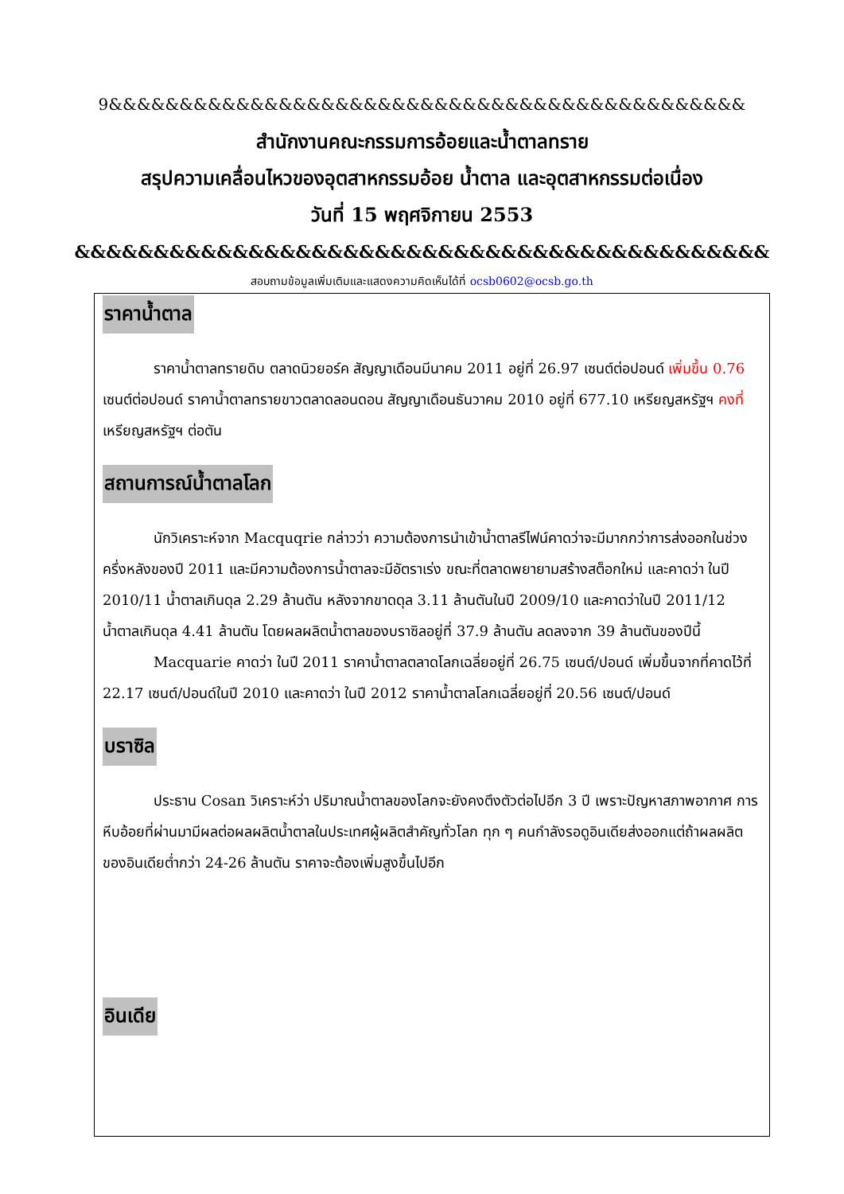9&&&&&&&&&&&&&&&&&&&&&&&&&&&&&&&&&&&&&&&&&&&&&
สำนักงานคณะกรรมการอ้อยและน้ำตาลทราย
สรุปความเคลื่อนไหวของอุตสาหกรรมอ้อย น้ำตาล และอุตสาหกรรมต่อเนื่อง
วันที่ 15 พฤศจิกายน 2553
&&&&&&&&&&&&&&&&&&&&&&&&&&&&&&&&&&&&&&&&&&&&
สอบถามข้อมูลเพิ่มเติมและแสดงความคิดเห็นได้ที่ ocsb0602@ocsb.go.th
ราคาน้ำตาล
ราคาน้ำตาลทรายดิบ ตลาดนิวยอร์ค สัญญาเดือนมีนาคม 2011 อยู่ที่ 26.97 เซนต์ต่อปอนด์ เพิ่มขึ้น 0.76 เซนต์ต่อปอนด์ ราคาน้ำตาลทรายขาวตลาดลอนดอน สัญญาเดือนธันวาคม 2010 อยู่ที่ 677.10 เหรียญสหรัฐฯ คงที่ เหรียญสหรัฐฯ ต่อตัน
สถานการณ์น้ำตาลโลก
นักวิเคราะห์จาก Macquqrie กล่าวว่า ความต้องการนำเข้าน้ำตาลรีไฟน์คาดว่าจะมีมากกว่าการส่งออกในช่วงครึ่งหลังของปี 2011 และมีความต้องการน้ำตาลจะมีอัตราเร่ง ขณะที่ตลาดพยายามสร้างสต็อกใหม่ และคาดว่า ในปี 2010/11 น้ำตาลเกินดุล 2.29 ล้านตัน หลังจากขาดดุล 3.11 ล้านตันในปี 2009/10 และคาดว่าในปี 2011/12 น้ำตาลเกินดุล 4.41 ล้านตัน โดยผลผลิตน้ำตาลของบราซิลอยู่ที่ 37.9 ล้านตัน ลดลงจาก 39 ล้านตันของปีนี้
Macquarie คาดว่า ในปี 2011 ราคาน้ำตาลตลาดโลกเฉลี่ยอยู่ที่ 26.75 เซนต์/ปอนด์ เพิ่มขึ้นจากที่คาดไว้ที่ 22.17 เซนต์/ปอนด์ในปี 2010 และคาดว่า ในปี 2012 ราคาน้ำตาลโลกเฉลี่ยอยู่ที่ 20.56 เซนต์/ปอนด์
บราซิล
ประธาน Cosan วิเคราะห์ว่า ปริมาณน้ำตาลของโลกจะยังคงตึงตัวต่อไปอีก 3 ปี เพราะปัญหาสภาพอากาศ การหีบอ้อยที่ผ่านมามีผลต่อผลผลิตน้ำตาลในประเทศผู้ผลิตสำคัญทั่วโลก ทุก ๆ คนกำลังรอดูอินเดียส่งออกแต่ถ้าผลผลิตของอินเดียต่ำกว่า 24-26 ล้านตัน ราคาจะต้องเพิ่มสูงขึ้นไปอีก
อินเดีย